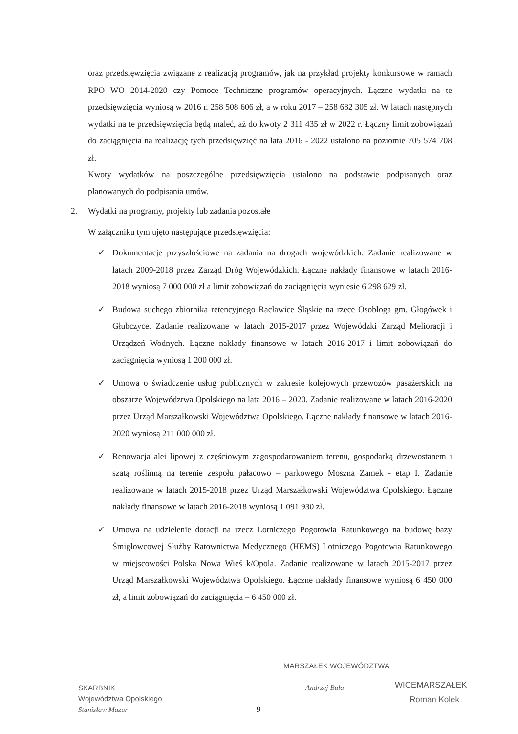oraz przedsięwzięcia związane z realizacją programów, jak na przykład projekty konkursowe w ramach RPO WO 2014-2020 czy Pomoce Techniczne programów operacyjnych. Łączne wydatki na te przedsięwzięcia wyniosą w 2016 r. 258 508 606 zł, a w roku 2017 – 258 682 305 zł. W latach następnych wydatki na te przedsięwzięcia będą maleć, aż do kwoty 2 311 435 zł w 2022 r. Łączny limit zobowiązań do zaciągnięcia na realizację tych przedsięwzięć na lata 2016 - 2022 ustalono na poziomie 705 574 708 zł.
Kwoty wydatków na poszczególne przedsięwzięcia ustalono na podstawie podpisanych oraz planowanych do podpisania umów.
2. Wydatki na programy, projekty lub zadania pozostałe
W załączniku tym ujęto następujące przedsięwzięcia:
✓ Dokumentacje przyszłościowe na zadania na drogach wojewódzkich. Zadanie realizowane w latach 2009-2018 przez Zarząd Dróg Wojewódzkich. Łączne nakłady finansowe w latach 2016-2018 wyniosą 7 000 000 zł a limit zobowiązań do zaciągnięcia wyniesie 6 298 629 zł.
✓ Budowa suchego zbiornika retencyjnego Racławice Śląskie na rzece Osobłoga gm. Głogówek i Głubczyce. Zadanie realizowane w latach 2015-2017 przez Wojewódzki Zarząd Melioracji i Urządzeń Wodnych. Łączne nakłady finansowe w latach 2016-2017 i limit zobowiązań do zaciągnięcia wyniosą 1 200 000 zł.
✓ Umowa o świadczenie usług publicznych w zakresie kolejowych przewozów pasażerskich na obszarze Województwa Opolskiego na lata 2016 – 2020. Zadanie realizowane w latach 2016-2020 przez Urząd Marszałkowski Województwa Opolskiego. Łączne nakłady finansowe w latach 2016-2020 wyniosą 211 000 000 zł.
✓ Renowacja alei lipowej z częściowym zagospodarowaniem terenu, gospodarką drzewostanem i szatą roślinną na terenie zespołu pałacowo – parkowego Moszna Zamek - etap I. Zadanie realizowane w latach 2015-2018 przez Urząd Marszałkowski Województwa Opolskiego. Łączne nakłady finansowe w latach 2016-2018 wyniosą 1 091 930 zł.
✓ Umowa na udzielenie dotacji na rzecz Lotniczego Pogotowia Ratunkowego na budowę bazy Śmigłowcowej Służby Ratownictwa Medycznego (HEMS) Lotniczego Pogotowia Ratunkowego w miejscowości Polska Nowa Wieś k/Opola. Zadanie realizowane w latach 2015-2017 przez Urząd Marszałkowski Województwa Opolskiego. Łączne nakłady finansowe wyniosą 6 450 000 zł, a limit zobowiązań do zaciągnięcia – 6 450 000 zł.
SKARBNIK
Województwa Opolskiego
Stanisław Mazur
MARSZAŁEK WOJEWÓDZTWA
Andrzej Buła
WICEMARSZAŁEK
Roman Kolek
9